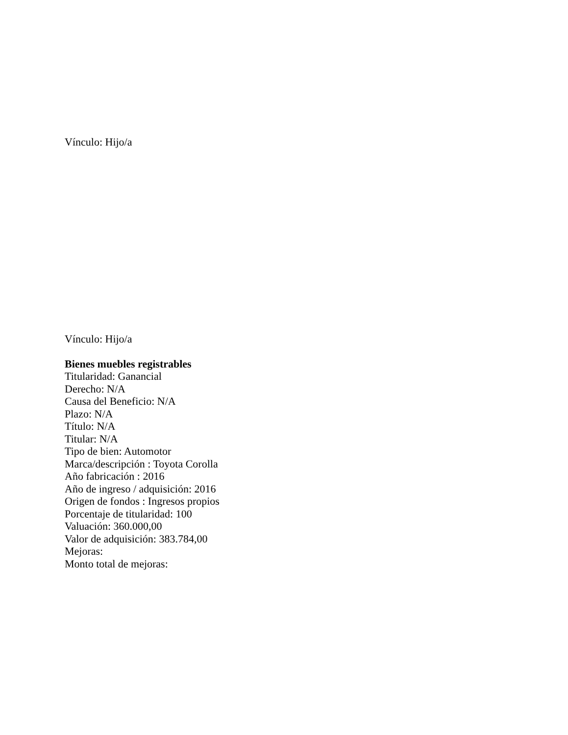Vínculo: Hijo/a
Vínculo: Hijo/a
Bienes muebles registrables
Titularidad: Ganancial
Derecho: N/A
Causa del Beneficio: N/A
Plazo: N/A
Título: N/A
Titular: N/A
Tipo de bien: Automotor
Marca/descripción : Toyota Corolla
Año fabricación : 2016
Año de ingreso / adquisición: 2016
Origen de fondos : Ingresos propios
Porcentaje de titularidad: 100
Valuación: 360.000,00
Valor de adquisición: 383.784,00
Mejoras:
Monto total de mejoras: